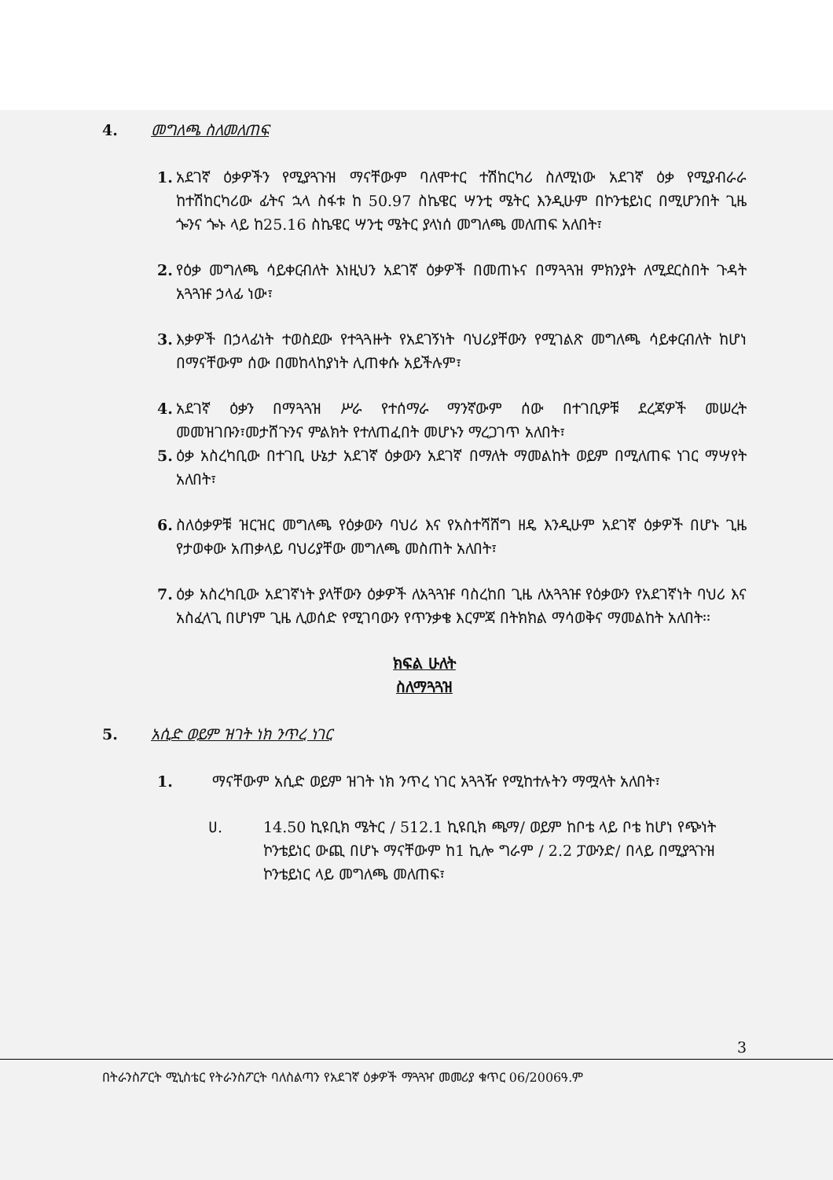4. መግለጫ ስለመለጠፍ
1. አደገኛ ዕቃዎችን የሚያጓጉዝ ማናቸውም ባለሞተር ተሽከርካሪ ስለሚነው አደገኛ ዕቃ የሚያብራራ ከተሽከርካሪው ፊትና ኋላ ስፋቱ ከ 50.97 ስኬዌር ሣንቲ ሜትር እንዲሁም በኮንቴይነር በሚሆንበት ጊዜ ጐንና ጐኑ ላይ ከ25.16 ስኬዌር ሣንቲ ሜትር ያላነሰ መግለጫ መለጠፍ አለበት፣
2. የዕቃ መግለጫ ሳይቀርብለት እነዚህን አደገኛ ዕቃዎች በመጠኑና በማጓጓዝ ምክንያት ለሚደርስበት ጉዳት አጓጓዡ ኃላፊ ነው፣
3. እቃዎች በኃላፊነት ተወስደው የተጓጓዙት የአደገኝነት ባህሪያቸውን የሚገልጽ መግለጫ ሳይቀርብለት ከሆነ በማናቸውም ሰው በመከላከያነት ሊጠቀሱ አይችሉም፣
4. አደገኛ ዕቃን በማጓጓዝ ሥራ የተሰማራ ማንኛውም ሰው በተገቢዎቹ ደረጃዎች መሠረት መመዝገቡን፣መታሸጉንና ምልክት የተለጠፈበት መሆኑን ማረጋገጥ አለበት፣
5. ዕቃ አስረካቢው በተገቢ ሁኔታ አደገኛ ዕቃውን አደገኛ በማለት ማመልከት ወይም በሚለጠፍ ነገር ማሣየት አለበት፣
6. ስለዕቃዎቹ ዝርዝር መግለጫ የዕቃውን ባህሪ እና የአስተሻሸግ ዘዴ እንዲሁም አደገኛ ዕቃዎች በሆኑ ጊዜ የታወቀው አጠቃላይ ባህሪያቸው መግለጫ መስጠት አለበት፣
7. ዕቃ አስረካቢው አደገኛነት ያላቸውን ዕቃዎች ለአጓጓዡ ባስረከበ ጊዜ ለአጓጓዡ የዕቃውን የአደገኛነት ባህሪ እና አስፈላጊ በሆነም ጊዜ ሊወሰድ የሚገባውን የጥንቃቄ እርምጃ በትክክል ማሳወቅና ማመልከት አለበት፡፡
ክፍል ሁለት
ስለማጓጓዝ
5. አሲድ ወይም ዝገት ነክ ንጥረ ነገር
1. ማናቸውም አሲድ ወይም ዝገት ነክ ንጥረ ነገር አጓጓዥ የሚከተሉትን ማሟላት አለበት፣
ሀ. 14.50 ኪዩቢክ ሜትር / 512.1 ኪዩቢክ ጫማ/ ወይም ከቦቴ ላይ ቦቴ ከሆነ የጭነት ኮንቴይነር ውጪ በሆኑ ማናቸውም ከ1 ኪሎ ግራም / 2.2 ፓውንድ/ በላይ በሚያጓጉዝ ኮንቴይነር ላይ መግለጫ መለጠፍ፣
3
በትራንስፖርት ሚኒስቴር የትራንስፖርት ባለስልጣን የአደገኛ ዕቃዎች ማጓጓዣ መመሪያ ቁጥር 06/2006ዓ.ም